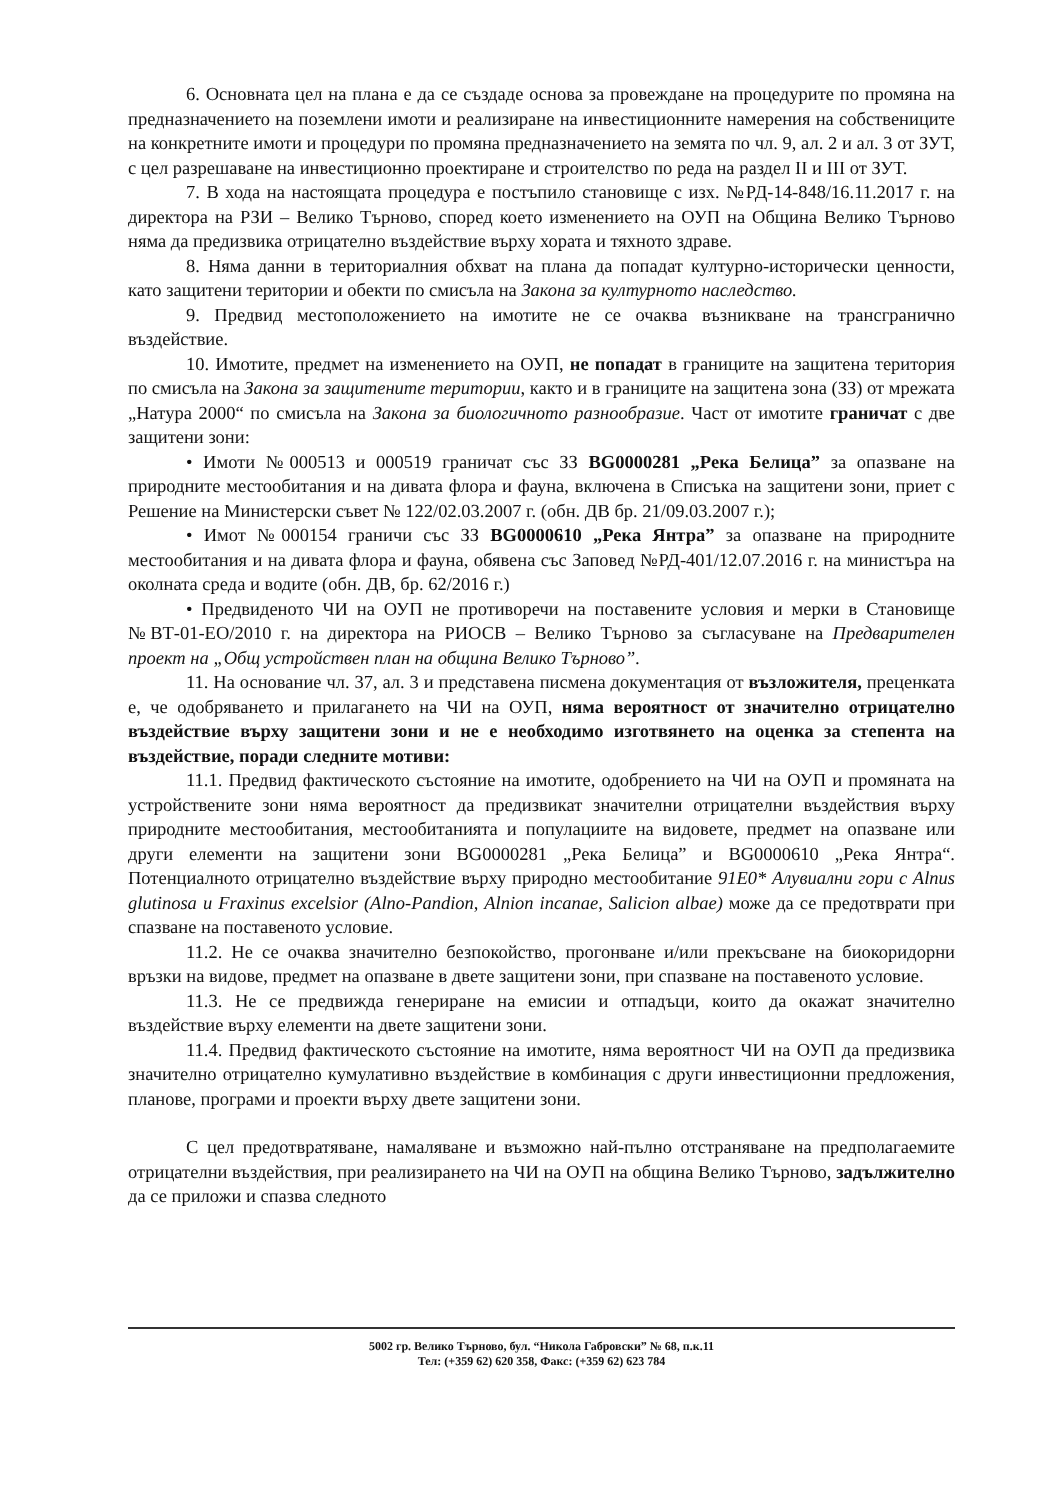6. Основната цел на плана е да се създаде основа за провеждане на процедурите по промяна на предназначението на поземлени имоти и реализиране на инвестиционните намерения на собствениците на конкретните имоти и процедури по промяна предназначението на земята по чл. 9, ал. 2 и ал. 3 от ЗУТ, с цел разрешаване на инвестиционно проектиране и строителство по реда на раздел II и III от ЗУТ.
7. В хода на настоящата процедура е постъпило становище с изх. №РД-14-848/16.11.2017 г. на директора на РЗИ – Велико Търново, според което изменението на ОУП на Община Велико Търново няма да предизвика отрицателно въздействие върху хората и тяхното здраве.
8. Няма данни в териториалния обхват на плана да попадат културно-исторически ценности, като защитени територии и обекти по смисъла на Закона за културното наследство.
9. Предвид местоположението на имотите не се очаква възникване на трансгранично въздействие.
10. Имотите, предмет на изменението на ОУП, не попадат в границите на защитена територия по смисъла на Закона за защитените територии, както и в границите на защитена зона (ЗЗ) от мрежата „Натура 2000“ по смисъла на Закона за биологичното разнообразие. Част от имотите граничат с две защитени зони:
• Имоти №000513 и 000519 граничат със ЗЗ BG0000281 „Река Белица” за опазване на природните местообитания и на дивата флора и фауна, включена в Списъка на защитени зони, приет с Решение на Министерски съвет № 122/02.03.2007 г. (обн. ДВ бр. 21/09.03.2007 г.);
• Имот №000154 граничи със ЗЗ BG0000610 „Река Янтра” за опазване на природните местообитания и на дивата флора и фауна, обявена със Заповед №РД-401/12.07.2016 г. на министъра на околната среда и водите (обн. ДВ, бр. 62/2016 г.)
• Предвиденото ЧИ на ОУП не противоречи на поставените условия и мерки в Становище №ВТ-01-ЕО/2010 г. на директора на РИОСВ – Велико Търново за съгласуване на Предварителен проект на „Общ устройствен план на община Велико Търново”.
11. На основание чл. 37, ал. 3 и представена писмена документация от възложителя, преценката е, че одобряването и прилагането на ЧИ на ОУП, няма вероятност от значително отрицателно въздействие върху защитени зони и не е необходимо изготвянето на оценка за степента на въздействие, поради следните мотиви:
11.1. Предвид фактическото състояние на имотите, одобрението на ЧИ на ОУП и промяната на устройствените зони няма вероятност да предизвикат значителни отрицателни въздействия върху природните местообитания, местообитанията и популациите на видовете, предмет на опазване или други елементи на защитени зони BG0000281 „Река Белица” и BG0000610 „Река Янтра“. Потенциалното отрицателно въздействие върху природно местообитание 91Е0* Алувиални гори с Alnus glutinosa и Fraxinus excelsior (Alno-Pandion, Alnion incanae, Salicion albae) може да се предотврати при спазване на поставеното условие.
11.2. Не се очаква значително безпокойство, прогонване и/или прекъсване на биокоридорни връзки на видове, предмет на опазване в двете защитени зони, при спазване на поставеното условие.
11.3. Не се предвижда генериране на емисии и отпадъци, които да окажат значително въздействие върху елементи на двете защитени зони.
11.4. Предвид фактическото състояние на имотите, няма вероятност ЧИ на ОУП да предизвика значително отрицателно кумулативно въздействие в комбинация с други инвестиционни предложения, планове, програми и проекти върху двете защитени зони.
С цел предотвратяване, намаляване и възможно най-пълно отстраняване на предполагаемите отрицателни въздействия, при реализирането на ЧИ на ОУП на община Велико Търново, задължително да се приложи и спазва следното
5002 гр. Велико Търново, бул. “Никола Габровски” № 68, п.к.11
Тел: (+359 62) 620 358, Факс: (+359 62) 623 784